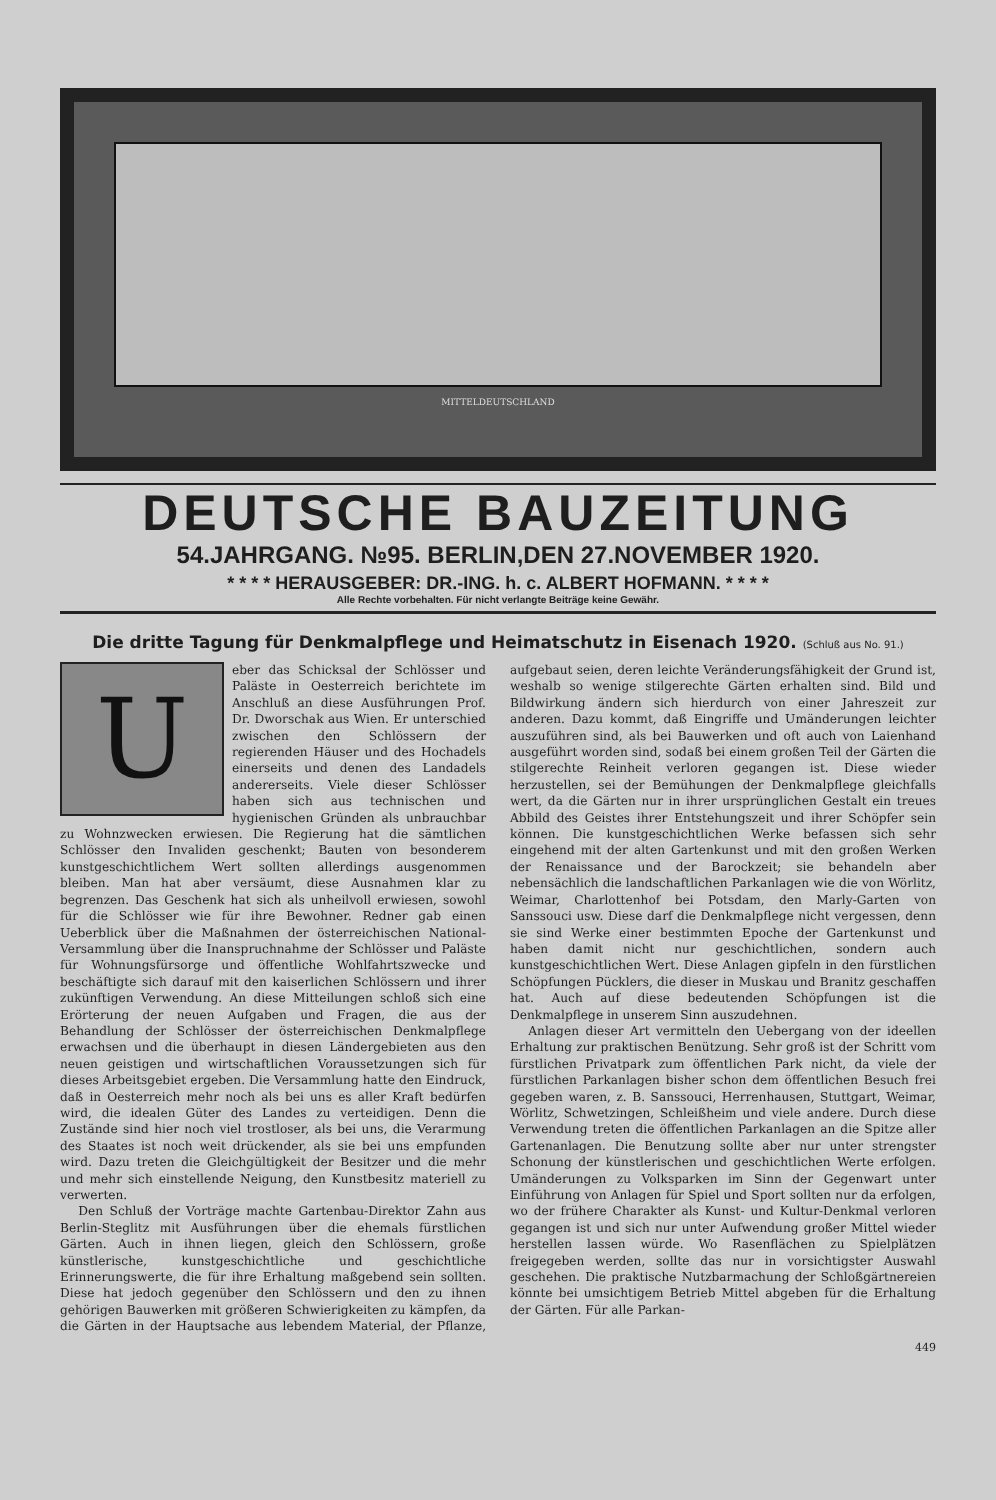MITTELDEUTSCHLAND
DEUTSCHE BAUZEITUNG
54.JAHRGANG. №95. BERLIN,DEN 27.NOVEMBER 1920.
* * * * HERAUSGEBER: DR.-ING. h. c. ALBERT HOFMANN. * * * *
Alle Rechte vorbehalten. Für nicht verlangte Beiträge keine Gewähr.
Die dritte Tagung für Denkmalpflege und Heimatschutz in Eisenach 1920. (Schluß aus No. 91.)
Ueber das Schicksal der Schlösser und Paläste in Oesterreich berichtete im Anschluß an diese Ausführungen Prof. Dr. Dworschak aus Wien. Er unterschied zwischen den Schlössern der regierenden Häuser und des Hochadels einerseits und denen des Landadels andererseits. Viele dieser Schlösser haben sich aus technischen und hygienischen Gründen als unbrauchbar zu Wohnzwecken erwiesen. Die Regierung hat die sämtlichen Schlösser den Invaliden geschenkt; Bauten von besonderem kunstgeschichtlichem Wert sollten allerdings ausgenommen bleiben. Man hat aber versäumt, diese Ausnahmen klar zu begrenzen. Das Geschenk hat sich als unheilvoll erwiesen, sowohl für die Schlösser wie für ihre Bewohner. Redner gab einen Ueberblick über die Maßnahmen der österreichischen National-Versammlung über die Inanspruchnahme der Schlösser und Paläste für Wohnungsfürsorge und öffentliche Wohlfahrtszwecke und beschäftigte sich darauf mit den kaiserlichen Schlössern und ihrer zukünftigen Verwendung. An diese Mitteilungen schloß sich eine Erörterung der neuen Aufgaben und Fragen, die aus der Behandlung der Schlösser der österreichischen Denkmalpflege erwachsen und die überhaupt in diesen Ländergebieten aus den neuen geistigen und wirtschaftlichen Voraussetzungen sich für dieses Arbeitsgebiet ergeben. Die Versammlung hatte den Eindruck, daß in Oesterreich mehr noch als bei uns es aller Kraft bedürfen wird, die idealen Güter des Landes zu verteidigen. Denn die Zustände sind hier noch viel trostloser, als bei uns, die Verarmung des Staates ist noch weit drückender, als sie bei uns empfunden wird. Dazu treten die Gleichgültigkeit der Besitzer und die mehr und mehr sich einstellende Neigung, den Kunstbesitz materiell zu verwerten.
Den Schluß der Vorträge machte Gartenbau-Direktor Zahn aus Berlin-Steglitz mit Ausführungen über die ehemals fürstlichen Gärten. Auch in ihnen liegen, gleich den Schlössern, große künstlerische, kunstgeschichtliche und geschichtliche Erinnerungswerte, die für ihre Erhaltung maßgebend sein sollten. Diese hat jedoch gegenüber den Schlössern und den zu ihnen gehörigen Bauwerken mit größeren Schwierigkeiten zu kämpfen, da die Gärten in der Hauptsache aus lebendem Material, der Pflanze, aufgebaut seien, deren leichte Veränderungsfähigkeit der Grund ist, weshalb so wenige stilgerechte Gärten erhalten sind. Bild und Bildwirkung ändern sich hierdurch von einer Jahreszeit zur anderen. Dazu kommt, daß Eingriffe und Umänderungen leichter auszuführen sind, als bei Bauwerken und oft auch von Laienhand ausgeführt worden sind, sodaß bei einem großen Teil der Gärten die stilgerechte Reinheit verloren gegangen ist. Diese wieder herzustellen, sei der Bemühungen der Denkmalpflege gleichfalls wert, da die Gärten nur in ihrer ursprünglichen Gestalt ein treues Abbild des Geistes ihrer Entstehungszeit und ihrer Schöpfer sein können. Die kunstgeschichtlichen Werke befassen sich sehr eingehend mit der alten Gartenkunst und mit den großen Werken der Renaissance und der Barockzeit; sie behandeln aber nebensächlich die landschaftlichen Parkanlagen wie die von Wörlitz, Weimar, Charlottenhof bei Potsdam, den Marly-Garten von Sanssouci usw. Diese darf die Denkmalpflege nicht vergessen, denn sie sind Werke einer bestimmten Epoche der Gartenkunst und haben damit nicht nur geschichtlichen, sondern auch kunstgeschichtlichen Wert. Diese Anlagen gipfeln in den fürstlichen Schöpfungen Pücklers, die dieser in Muskau und Branitz geschaffen hat. Auch auf diese bedeutenden Schöpfungen ist die Denkmalpflege in unserem Sinn auszudehnen.
Anlagen dieser Art vermitteln den Uebergang von der ideellen Erhaltung zur praktischen Benützung. Sehr groß ist der Schritt vom fürstlichen Privatpark zum öffentlichen Park nicht, da viele der fürstlichen Parkanlagen bisher schon dem öffentlichen Besuch frei gegeben waren, z. B. Sanssouci, Herrenhausen, Stuttgart, Weimar, Wörlitz, Schwetzingen, Schleißheim und viele andere. Durch diese Verwendung treten die öffentlichen Parkanlagen an die Spitze aller Gartenanlagen. Die Benutzung sollte aber nur unter strengster Schonung der künstlerischen und geschichtlichen Werte erfolgen. Umänderungen zu Volksparken im Sinn der Gegenwart unter Einführung von Anlagen für Spiel und Sport sollten nur da erfolgen, wo der frühere Charakter als Kunst- und Kultur-Denkmal verloren gegangen ist und sich nur unter Aufwendung großer Mittel wieder herstellen lassen würde. Wo Rasenflächen zu Spielplätzen freigegeben werden, sollte das nur in vorsichtigster Auswahl geschehen. Die praktische Nutzbarmachung der Schloßgärtnereien könnte bei umsichtigem Betrieb Mittel abgeben für die Erhaltung der Gärten. Für alle Parkan-
449